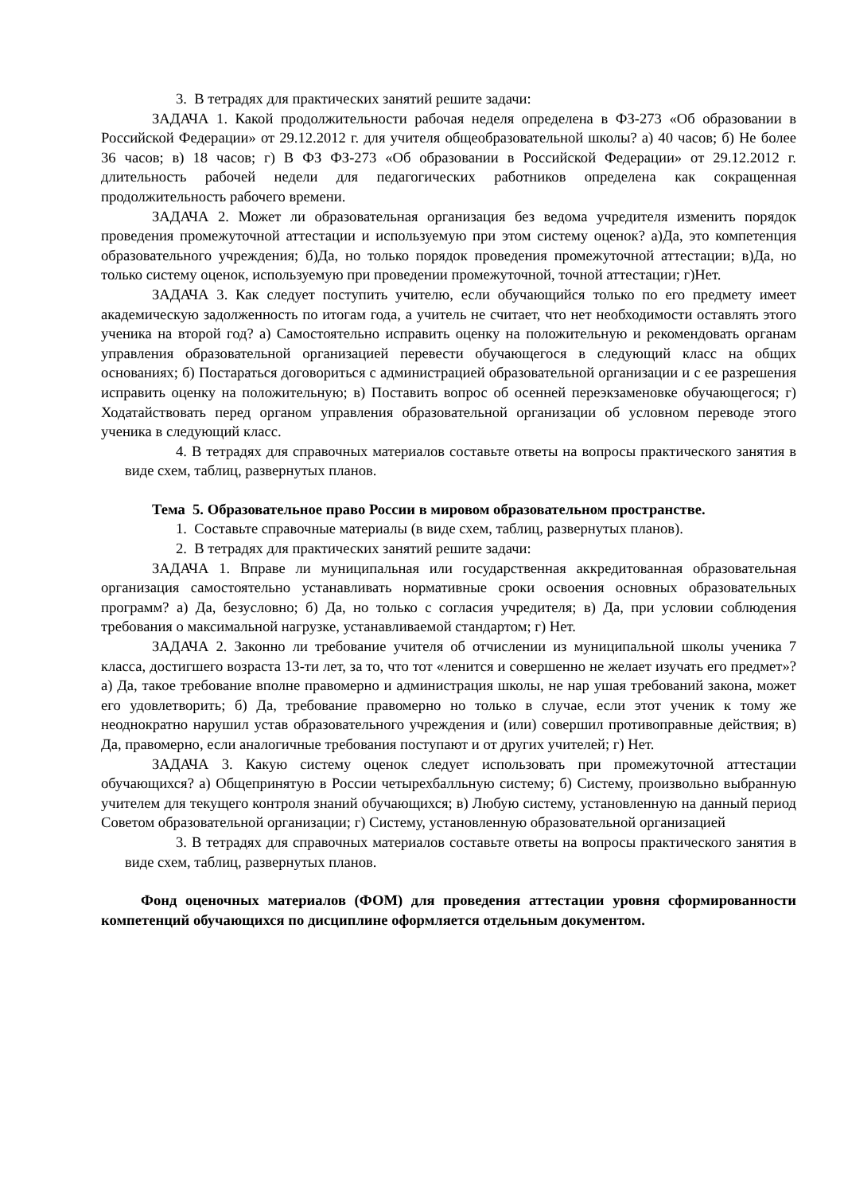3. В тетрадях для практических занятий решите задачи:
ЗАДАЧА 1. Какой продолжительности рабочая неделя определена в ФЗ-273 «Об образовании в Российской Федерации» от 29.12.2012 г. для учителя общеобразовательной школы? а) 40 часов; б) Не более 36 часов; в) 18 часов; г) В ФЗ ФЗ-273 «Об образовании в Российской Федерации» от 29.12.2012 г. длительность рабочей недели для педагогических работников определена как сокращенная продолжительность рабочего времени.
ЗАДАЧА 2. Может ли образовательная организация без ведома учредителя изменить порядок проведения промежуточной аттестации и используемую при этом систему оценок? а)Да, это компетенция образовательного учреждения; б)Да, но только порядок проведения промежуточной аттестации; в)Да, но только систему оценок, используемую при проведении промежуточной, точной аттестации; г)Нет.
ЗАДАЧА 3. Как следует поступить учителю, если обучающийся только по его предмету имеет академическую задолженность по итогам года, а учитель не считает, что нет необходимости оставлять этого ученика на второй год? а) Самостоятельно исправить оценку на положительную и рекомендовать органам управления образовательной организацией перевести обучающегося в следующий класс на общих основаниях; б) Постараться договориться с администрацией образовательной организации и с ее разрешения исправить оценку на положительную; в) Поставить вопрос об осенней переэкзаменовке обучающегося; г) Ходатайствовать перед органом управления образовательной организации об условном переводе этого ученика в следующий класс.
4. В тетрадях для справочных материалов составьте ответы на вопросы практического занятия в виде схем, таблиц, развернутых планов.
Тема 5. Образовательное право России в мировом образовательном пространстве.
1. Составьте справочные материалы (в виде схем, таблиц, развернутых планов).
2. В тетрадях для практических занятий решите задачи:
ЗАДАЧА 1. Вправе ли муниципальная или государственная аккредитованная образовательная организация самостоятельно устанавливать нормативные сроки освоения основных образовательных программ? а) Да, безусловно; б) Да, но только с согласия учредителя; в) Да, при условии соблюдения требования о максимальной нагрузке, устанавливаемой стандартом; г) Нет.
ЗАДАЧА 2. Законно ли требование учителя об отчислении из муниципальной школы ученика 7 класса, достигшего возраста 13-ти лет, за то, что тот «ленится и совершенно не желает изучать его предмет»? а) Да, такое требование вполне правомерно и администрация школы, не нар ушая требований закона, может его удовлетворить; б) Да, требование правомерно но только в случае, если этот ученик к тому же неоднократно нарушил устав образовательного учреждения и (или) совершил противоправные действия; в) Да, правомерно, если аналогичные требования поступают и от других учителей; г) Нет.
ЗАДАЧА 3. Какую систему оценок следует использовать при промежуточной аттестации обучающихся? а) Общепринятую в России четырехбалльную систему; б) Систему, произвольно выбранную учителем для текущего контроля знаний обучающихся; в) Любую систему, установленную на данный период Советом образовательной организации; г) Систему, установленную образовательной организацией
3. В тетрадях для справочных материалов составьте ответы на вопросы практического занятия в виде схем, таблиц, развернутых планов.
Фонд оценочных материалов (ФОМ) для проведения аттестации уровня сформированности компетенций обучающихся по дисциплине оформляется отдельным документом.